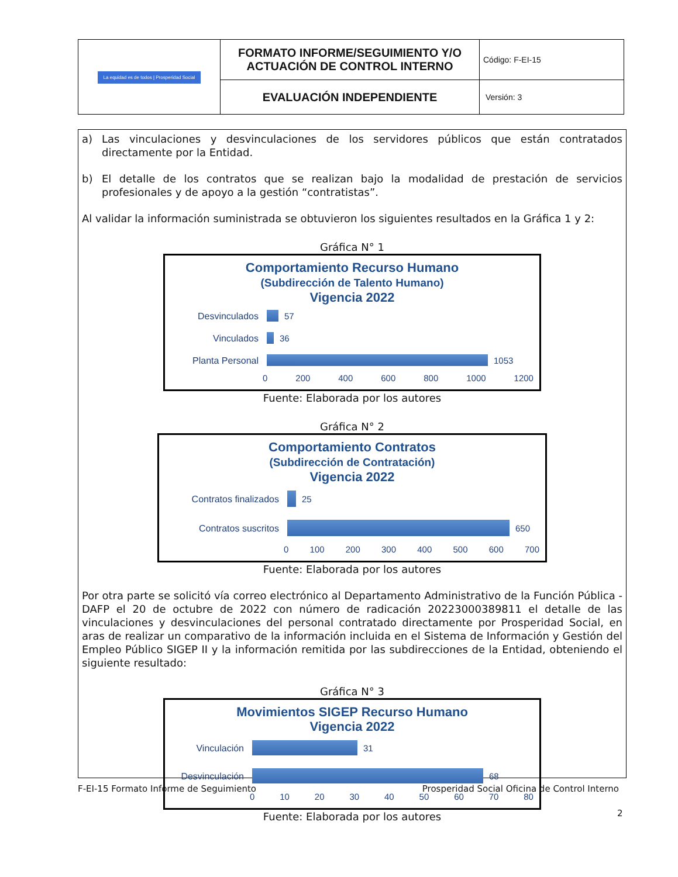| La equidad es de todos / Prosperidad Social | FORMATO INFORME/SEGUIMIENTO Y/O ACTUACIÓN DE CONTROL INTERNO | Código: F-EI-15 |
| | EVALUACIÓN INDEPENDIENTE | Versión: 3 |
a) Las vinculaciones y desvinculaciones de los servidores públicos que están contratados directamente por la Entidad.
b) El detalle de los contratos que se realizan bajo la modalidad de prestación de servicios profesionales y de apoyo a la gestión “contratistas”.
Al validar la información suministrada se obtuvieron los siguientes resultados en la Gráfica 1 y 2:
Gráfica N° 1
Comportamiento Recurso Humano
(Subdirección de Talento Humano)
Vigencia 2022
Desvinculados 57
Vinculados 36
Planta Personal 1053
0 200 400 600 800 1000 1200
Fuente: Elaborada por los autores
Gráfica N° 2
Comportamiento Contratos
(Subdirección de Contratación)
Vigencia 2022
Contratos finalizados
25
Contratos suscritos 650
0 100 200 300 400 500 600 700
Fuente: Elaborada por los autores
Por otra parte se solicitó vía correo electrónico al Departamento Administrativo de la Función Pública - DAFP el 20 de octubre de 2022 con número de radicación 20223000389811 el detalle de las vinculaciones y desvinculaciones del personal contratado directamente por Prosperidad Social, en aras de realizar un comparativo de la información incluida en el Sistema de Información y Gestión del Empleo Público SIGEP II y la información remitida por las subdirecciones de la Entidad, obteniendo el siguiente resultado:
Gráfica N° 3
Movimientos SIGEP Recurso Humano
Vigencia 2022
Vinculación 31
Desvinculación
68
0 10 20 30 40 50 60 70 80
Fuente: Elaborada por los autores
F-EI-15 Formato Informe de Seguimiento Prosperidad Social Oficina de Control Interno
2